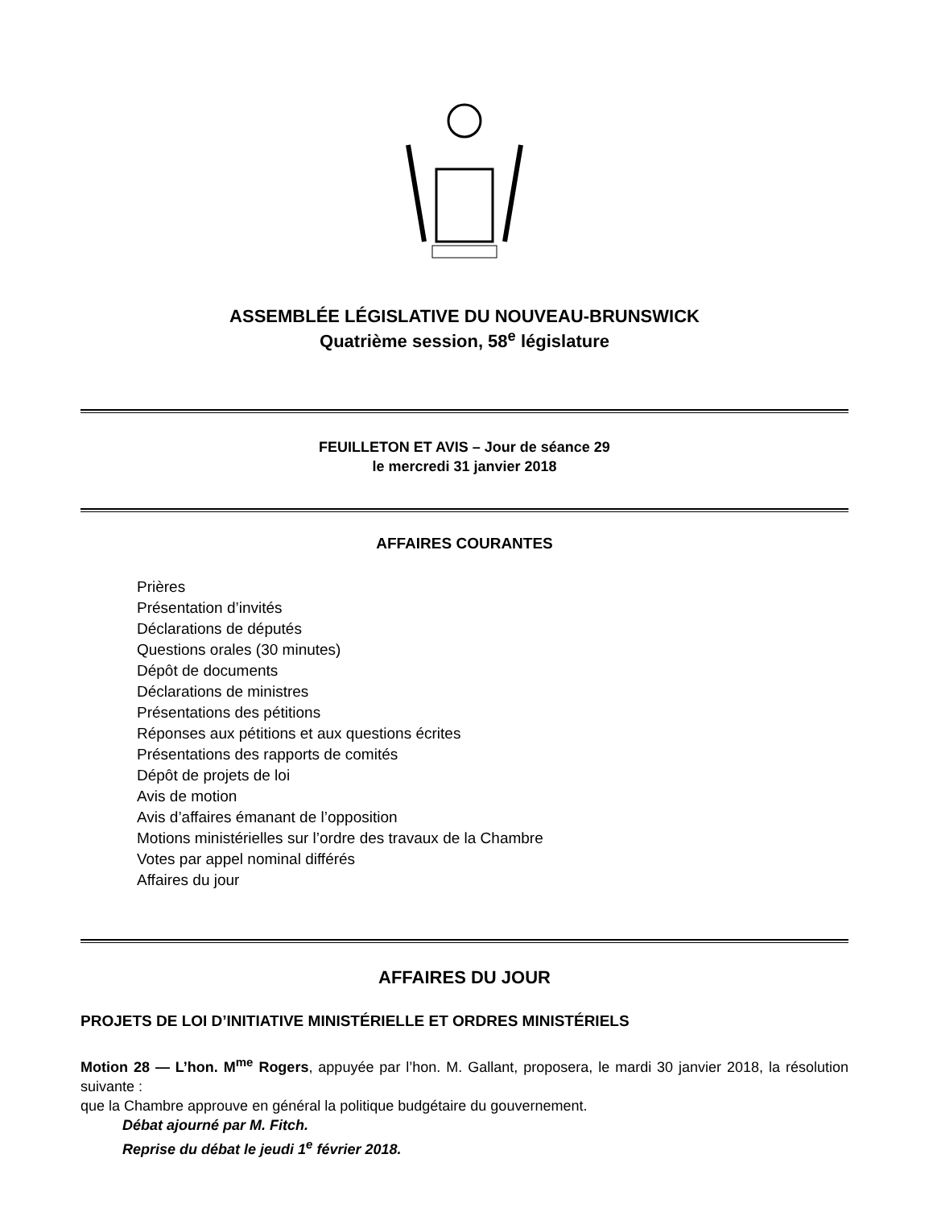ASSEMBLÉE LÉGISLATIVE DU NOUVEAU-BRUNSWICK
Quatrième session, 58<sup>e</sup> législature
FEUILLETON ET AVIS – Jour de séance 29
le mercredi 31 janvier 2018
AFFAIRES COURANTES
Prières
Présentation d’invités
Déclarations de députés
Questions orales (30 minutes)
Dépôt de documents
Déclarations de ministres
Présentations des pétitions
Réponses aux pétitions et aux questions écrites
Présentations des rapports de comités
Dépôt de projets de loi
Avis de motion
Avis d’affaires émanant de l’opposition
Motions ministérielles sur l’ordre des travaux de la Chambre
Votes par appel nominal différés
Affaires du jour
AFFAIRES DU JOUR
PROJETS DE LOI D’INITIATIVE MINISTÉRIELLE ET ORDRES MINISTÉRIELS
Motion 28 — L’hon. M<sup>me</sup> Rogers, appuyée par l’hon. M. Gallant, proposera, le mardi 30 janvier 2018, la résolution suivante :
que la Chambre approuve en général la politique budgétaire du gouvernement.
Débat ajourné par M. Fitch.
Reprise du débat le jeudi 1<sup>e</sup> février 2018.